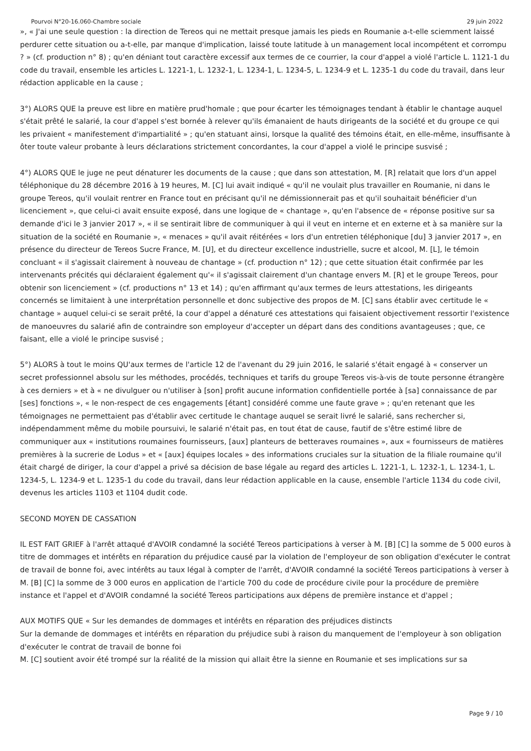Pourvoi N°20-16.060-Chambre sociale 29 juin 2022
», « J'ai une seule question : la direction de Tereos qui ne mettait presque jamais les pieds en Roumanie a-t-elle sciemment laissé perdurer cette situation ou a-t-elle, par manque d'implication, laissé toute latitude à un management local incompétent et corrompu ? » (cf. production n° 8) ; qu'en déniant tout caractère excessif aux termes de ce courrier, la cour d'appel a violé l'article L. 1121-1 du code du travail, ensemble les articles L. 1221-1, L. 1232-1, L. 1234-1, L. 1234-5, L. 1234-9 et L. 1235-1 du code du travail, dans leur rédaction applicable en la cause ;
3°) ALORS QUE la preuve est libre en matière prud'homale ; que pour écarter les témoignages tendant à établir le chantage auquel s'était prêté le salarié, la cour d'appel s'est bornée à relever qu'ils émanaient de hauts dirigeants de la société et du groupe ce qui les privaient « manifestement d'impartialité » ; qu'en statuant ainsi, lorsque la qualité des témoins était, en elle-même, insuffisante à ôter toute valeur probante à leurs déclarations strictement concordantes, la cour d'appel a violé le principe susvisé ;
4°) ALORS QUE le juge ne peut dénaturer les documents de la cause ; que dans son attestation, M. [R] relatait que lors d'un appel téléphonique du 28 décembre 2016 à 19 heures, M. [C] lui avait indiqué « qu'il ne voulait plus travailler en Roumanie, ni dans le groupe Tereos, qu'il voulait rentrer en France tout en précisant qu'il ne démissionnerait pas et qu'il souhaitait bénéficier d'un licenciement », que celui-ci avait ensuite exposé, dans une logique de « chantage », qu'en l'absence de « réponse positive sur sa demande d'ici le 3 janvier 2017 », « il se sentirait libre de communiquer à qui il veut en interne et en externe et à sa manière sur la situation de la société en Roumanie », « menaces » qu'il avait réitérées « lors d'un entretien téléphonique [du] 3 janvier 2017 », en présence du directeur de Tereos Sucre France, M. [U], et du directeur excellence industrielle, sucre et alcool, M. [L], le témoin concluant « il s'agissait clairement à nouveau de chantage » (cf. production n° 12) ; que cette situation était confirmée par les intervenants précités qui déclaraient également qu'« il s'agissait clairement d'un chantage envers M. [R] et le groupe Tereos, pour obtenir son licenciement » (cf. productions n° 13 et 14) ; qu'en affirmant qu'aux termes de leurs attestations, les dirigeants concernés se limitaient à une interprétation personnelle et donc subjective des propos de M. [C] sans établir avec certitude le « chantage » auquel celui-ci se serait prêté, la cour d'appel a dénaturé ces attestations qui faisaient objectivement ressortir l'existence de manoeuvres du salarié afin de contraindre son employeur d'accepter un départ dans des conditions avantageuses ; que, ce faisant, elle a violé le principe susvisé ;
5°) ALORS à tout le moins QU'aux termes de l'article 12 de l'avenant du 29 juin 2016, le salarié s'était engagé à « conserver un secret professionnel absolu sur les méthodes, procédés, techniques et tarifs du groupe Tereos vis-à-vis de toute personne étrangère à ces derniers » et à « ne divulguer ou n'utiliser à [son] profit aucune information confidentielle portée à [sa] connaissance de par [ses] fonctions », « le non-respect de ces engagements [étant] considéré comme une faute grave » ; qu'en retenant que les témoignages ne permettaient pas d'établir avec certitude le chantage auquel se serait livré le salarié, sans rechercher si, indépendamment même du mobile poursuivi, le salarié n'était pas, en tout état de cause, fautif de s'être estimé libre de communiquer aux « institutions roumaines fournisseurs, [aux] planteurs de betteraves roumaines », aux « fournisseurs de matières premières à la sucrerie de Lodus » et « [aux] équipes locales » des informations cruciales sur la situation de la filiale roumaine qu'il était chargé de diriger, la cour d'appel a privé sa décision de base légale au regard des articles L. 1221-1, L. 1232-1, L. 1234-1, L. 1234-5, L. 1234-9 et L. 1235-1 du code du travail, dans leur rédaction applicable en la cause, ensemble l'article 1134 du code civil, devenus les articles 1103 et 1104 dudit code.
SECOND MOYEN DE CASSATION
IL EST FAIT GRIEF à l'arrêt attaqué d'AVOIR condamné la société Tereos participations à verser à M. [B] [C] la somme de 5 000 euros à titre de dommages et intérêts en réparation du préjudice causé par la violation de l'employeur de son obligation d'exécuter le contrat de travail de bonne foi, avec intérêts au taux légal à compter de l'arrêt, d'AVOIR condamné la société Tereos participations à verser à M. [B] [C] la somme de 3 000 euros en application de l'article 700 du code de procédure civile pour la procédure de première instance et l'appel et d'AVOIR condamné la société Tereos participations aux dépens de première instance et d'appel ;
AUX MOTIFS QUE « Sur les demandes de dommages et intérêts en réparation des préjudices distincts
Sur la demande de dommages et intérêts en réparation du préjudice subi à raison du manquement de l'employeur à son obligation d'exécuter le contrat de travail de bonne foi
M. [C] soutient avoir été trompé sur la réalité de la mission qui allait être la sienne en Roumanie et ses implications sur sa
Page 9 / 10